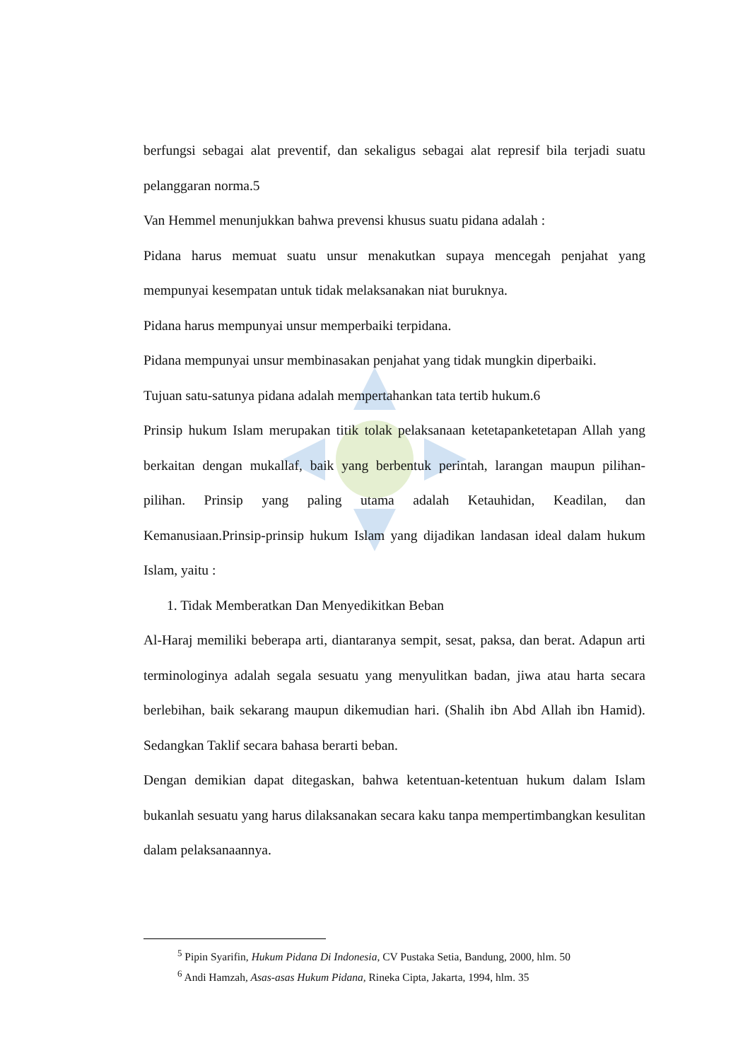berfungsi sebagai alat preventif, dan sekaligus sebagai alat represif bila terjadi suatu pelanggaran norma.5
Van Hemmel menunjukkan bahwa prevensi khusus suatu pidana adalah :
Pidana harus memuat suatu unsur menakutkan supaya mencegah penjahat yang mempunyai kesempatan untuk tidak melaksanakan niat buruknya.
Pidana harus mempunyai unsur memperbaiki terpidana.
Pidana mempunyai unsur membinasakan penjahat yang tidak mungkin diperbaiki.
Tujuan satu-satunya pidana adalah mempertahankan tata tertib hukum.6
Prinsip hukum Islam merupakan titik tolak pelaksanaan ketetapanketetapan Allah yang berkaitan dengan mukallaf, baik yang berbentuk perintah, larangan maupun pilihan-pilihan. Prinsip yang paling utama adalah Ketauhidan, Keadilan, dan Kemanusiaan.Prinsip-prinsip hukum Islam yang dijadikan landasan ideal dalam hukum Islam, yaitu :
1. Tidak Memberatkan Dan Menyedikitkan Beban
Al-Haraj memiliki beberapa arti, diantaranya sempit, sesat, paksa, dan berat. Adapun arti terminologinya adalah segala sesuatu yang menyulitkan badan, jiwa atau harta secara berlebihan, baik sekarang maupun dikemudian hari. (Shalih ibn Abd Allah ibn Hamid). Sedangkan Taklif secara bahasa berarti beban.
Dengan demikian dapat ditegaskan, bahwa ketentuan-ketentuan hukum dalam Islam bukanlah sesuatu yang harus dilaksanakan secara kaku tanpa mempertimbangkan kesulitan dalam pelaksanaannya.
<sup>5</sup> Pipin Syarifin, Hukum Pidana Di Indonesia, CV Pustaka Setia, Bandung, 2000, hlm. 50
<sup>6</sup> Andi Hamzah, Asas-asas Hukum Pidana, Rineka Cipta, Jakarta, 1994, hlm. 35